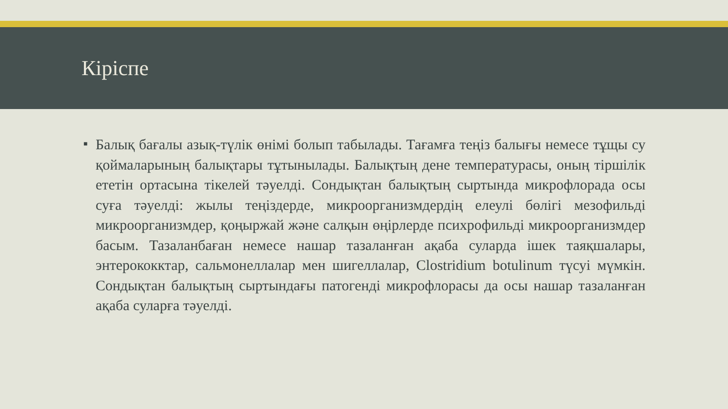Кіріспе
■
Балық бағалы азық-түлік өнімі болып табылады. Тағамға теңіз балығы немесе тұщы су қоймаларының балықтары тұтынылады. Балықтың дене температурасы, оның тіршілік ететін ортасына тікелей тәуелді. Сондықтан балықтың сыртында микрофлорада осы суға тәуелді: жылы теңіздерде, микроорганизмдердің елеулі бөлігі мезофильді микроорганизмдер, қоңыржай және салқын өңірлерде психрофильді микроорганизмдер басым. Тазаланбаған немесе нашар тазаланған ақаба суларда ішек таяқшалары, энтерококктар, сальмонеллалар мен шигеллалар, Clostridium botulinum түсуі мүмкін. Сондықтан балықтың сыртындағы патогенді микрофлорасы да осы нашар тазаланған ақаба суларға тәуелді.